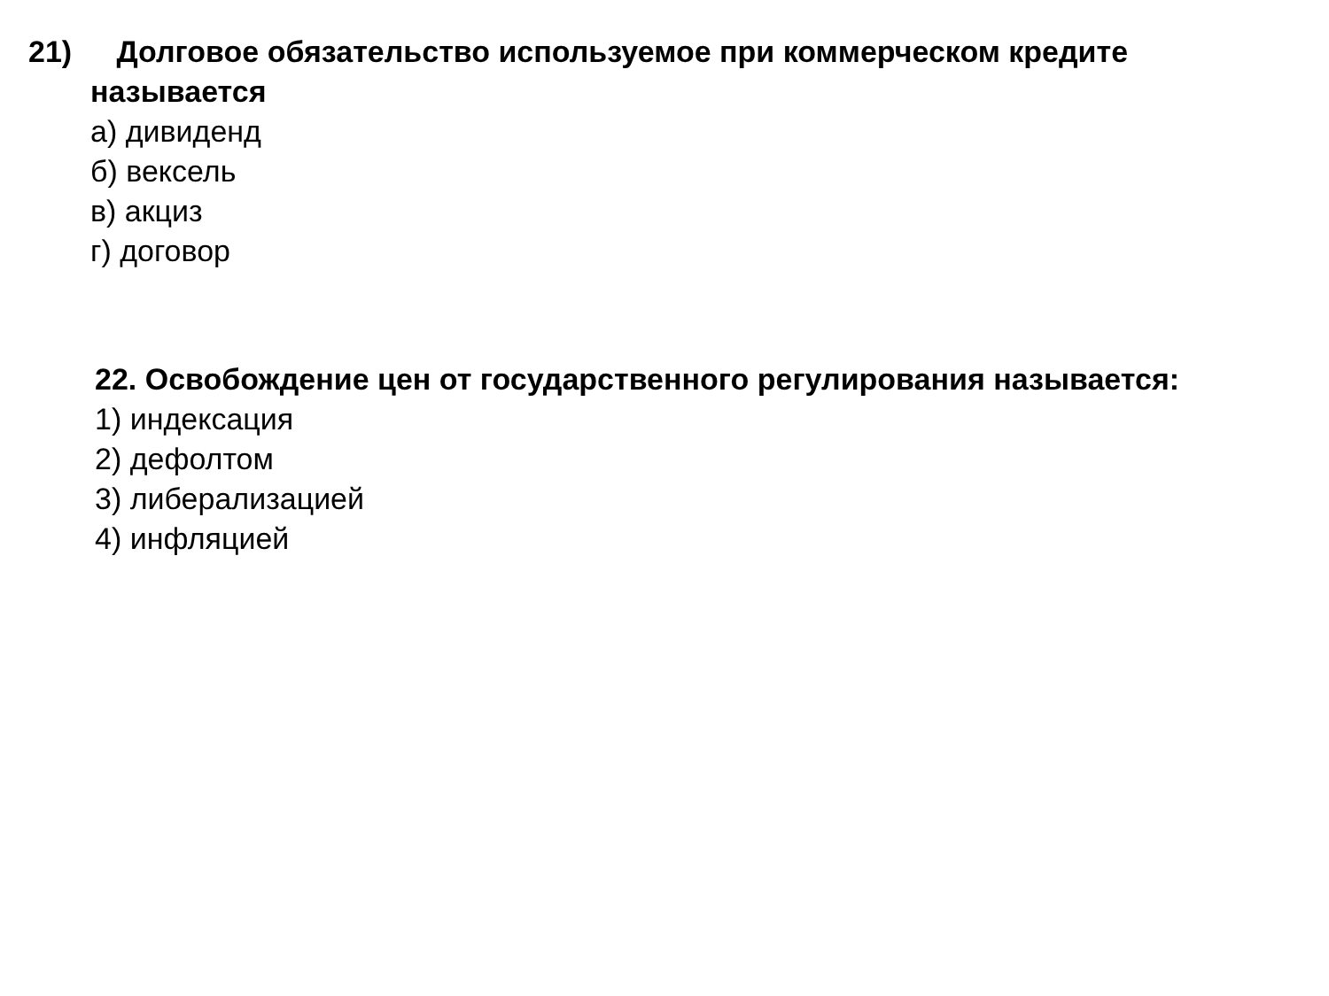21) Долговое обязательство используемое при коммерческом кредите
называется
а) дивиденд
б) вексель
в) акциз
г) договор
22. Освобождение цен от государственного регулирования называется:
1) индексация
2) дефолтом
3) либерализацией
4) инфляцией